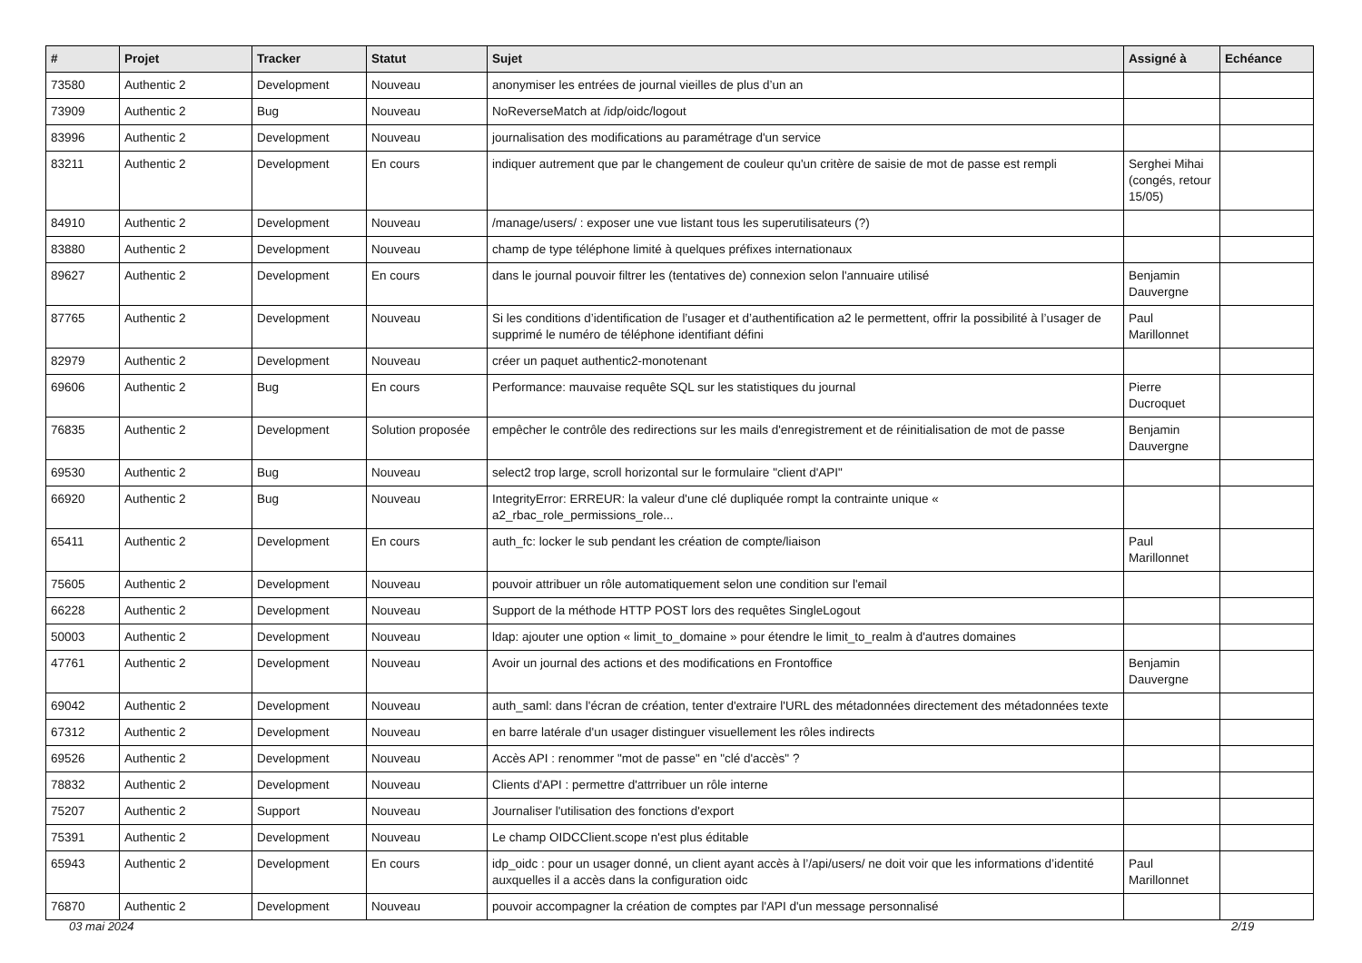| # | Projet | Tracker | Statut | Sujet | Assigné à | Echéance |
| --- | --- | --- | --- | --- | --- | --- |
| 73580 | Authentic 2 | Development | Nouveau | anonymiser les entrées de journal vieilles de plus d’un an | | |
| 73909 | Authentic 2 | Bug | Nouveau | NoReverseMatch at /idp/oidc/logout | | |
| 83996 | Authentic 2 | Development | Nouveau | journalisation des modifications au paramétrage d'un service | | |
| 83211 | Authentic 2 | Development | En cours | indiquer autrement que par le changement de couleur qu'un critère de saisie de mot de passe est rempli | Serghei Mihai (congés, retour 15/05) | |
| 84910 | Authentic 2 | Development | Nouveau | /manage/users/ : exposer une vue listant tous les superutilisateurs (?) | | |
| 83880 | Authentic 2 | Development | Nouveau | champ de type téléphone limité à quelques préfixes internationaux | | |
| 89627 | Authentic 2 | Development | En cours | dans le journal pouvoir filtrer les (tentatives de) connexion selon l'annuaire utilisé | Benjamin Dauvergne | |
| 87765 | Authentic 2 | Development | Nouveau | Si les conditions d’identification de l’usager et d’authentification a2 le permettent, offrir la possibilité à l’usager de supprimé le numéro de téléphone identifiant défini | Paul Marillonnet | |
| 82979 | Authentic 2 | Development | Nouveau | créer un paquet authentic2-monotenant | | |
| 69606 | Authentic 2 | Bug | En cours | Performance: mauvaise requête SQL sur les statistiques du journal | Pierre Ducroquet | |
| 76835 | Authentic 2 | Development | Solution proposée | empêcher le contrôle des redirections sur les mails d'enregistrement et de réinitialisation de mot de passe | Benjamin Dauvergne | |
| 69530 | Authentic 2 | Bug | Nouveau | select2 trop large, scroll horizontal sur le formulaire "client d'API" | | |
| 66920 | Authentic 2 | Bug | Nouveau | IntegrityError: ERREUR: la valeur d'une clé dupliquée rompt la contrainte unique « a2_rbac_role_permissions_role... | | |
| 65411 | Authentic 2 | Development | En cours | auth_fc: locker le sub pendant les création de compte/liaison | Paul Marillonnet | |
| 75605 | Authentic 2 | Development | Nouveau | pouvoir attribuer un rôle automatiquement selon une condition sur l'email | | |
| 66228 | Authentic 2 | Development | Nouveau | Support de la méthode HTTP POST lors des requêtes SingleLogout | | |
| 50003 | Authentic 2 | Development | Nouveau | ldap: ajouter une option « limit_to_domaine » pour étendre le limit_to_realm à d'autres domaines | | |
| 47761 | Authentic 2 | Development | Nouveau | Avoir un journal des actions et des modifications en Frontoffice | Benjamin Dauvergne | |
| 69042 | Authentic 2 | Development | Nouveau | auth_saml: dans l'écran de création, tenter d'extraire l'URL des métadonnées directement des métadonnées texte | | |
| 67312 | Authentic 2 | Development | Nouveau | en barre latérale d'un usager distinguer visuellement les rôles indirects | | |
| 69526 | Authentic 2 | Development | Nouveau | Accès API : renommer "mot de passe" en "clé d'accès" ? | | |
| 78832 | Authentic 2 | Development | Nouveau | Clients d'API : permettre d'attrribuer un rôle interne | | |
| 75207 | Authentic 2 | Support | Nouveau | Journaliser l'utilisation des fonctions d'export | | |
| 75391 | Authentic 2 | Development | Nouveau | Le champ OIDCClient.scope n'est plus éditable | | |
| 65943 | Authentic 2 | Development | En cours | idp_oidc : pour un usager donné, un client ayant accès à l’/api/users/ ne doit voir que les informations d’identité auxquelles il a accès dans la configuration oidc | Paul Marillonnet | |
| 76870 | Authentic 2 | Development | Nouveau | pouvoir accompagner la création de comptes par l'API d'un message personnalisé | | |
03 mai 2024 2/19